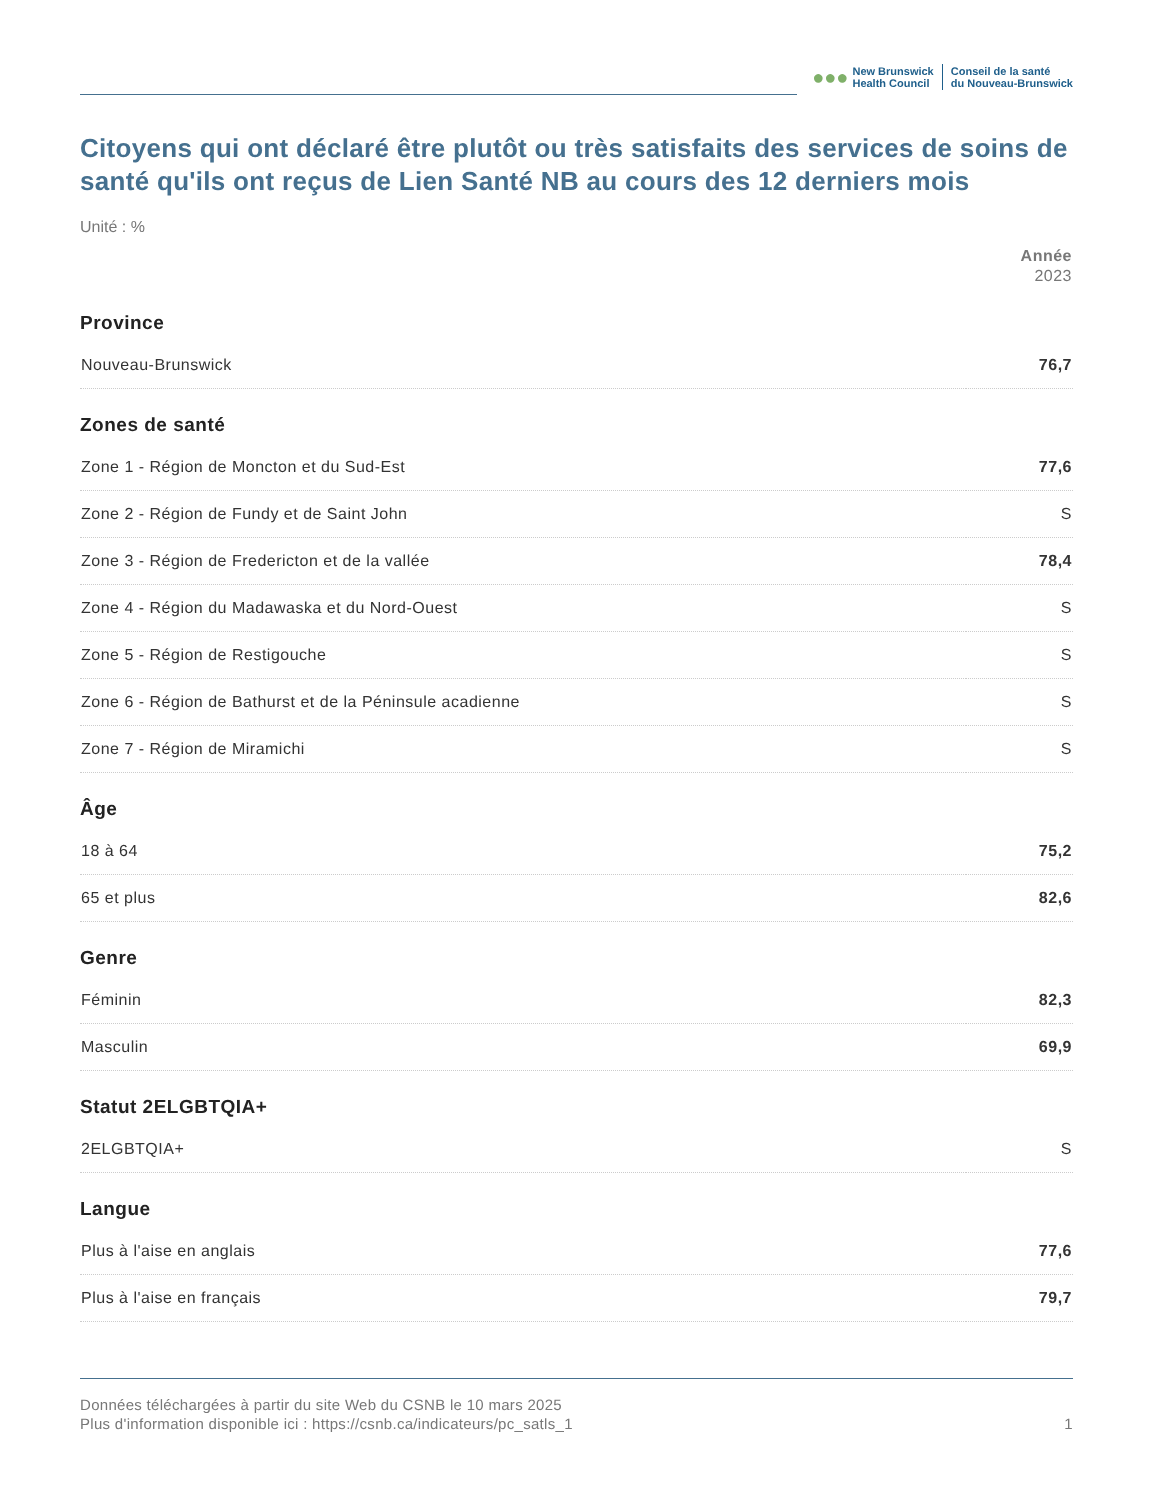●●●
New Brunswick
Health Council
Conseil de la santé
du Nouveau-Brunswick
Citoyens qui ont déclaré être plutôt ou très satisfaits des services de soins de santé qu'ils ont reçus de Lien Santé NB au cours des 12 derniers mois
Unité : %
| | Année 2023 |
| --- | --- |
| Province | |
| Nouveau-Brunswick | 76,7 |
| Zones de santé | |
| Zone 1 - Région de Moncton et du Sud-Est | 77,6 |
| Zone 2 - Région de Fundy et de Saint John | S |
| Zone 3 - Région de Fredericton et de la vallée | 78,4 |
| Zone 4 - Région du Madawaska et du Nord-Ouest | S |
| Zone 5 - Région de Restigouche | S |
| Zone 6 - Région de Bathurst et de la Péninsule acadienne | S |
| Zone 7 - Région de Miramichi | S |
| Âge | |
| 18 à 64 | 75,2 |
| 65 et plus | 82,6 |
| Genre | |
| Féminin | 82,3 |
| Masculin | 69,9 |
| Statut 2ELGBTQIA+ | |
| 2ELGBTQIA+ | S |
| Langue | |
| Plus à l'aise en anglais | 77,6 |
| Plus à l'aise en français | 79,7 |
Données téléchargées à partir du site Web du CSNB le 10 mars 2025
Plus d'information disponible ici : https://csnb.ca/indicateurs/pc_satls_1 1